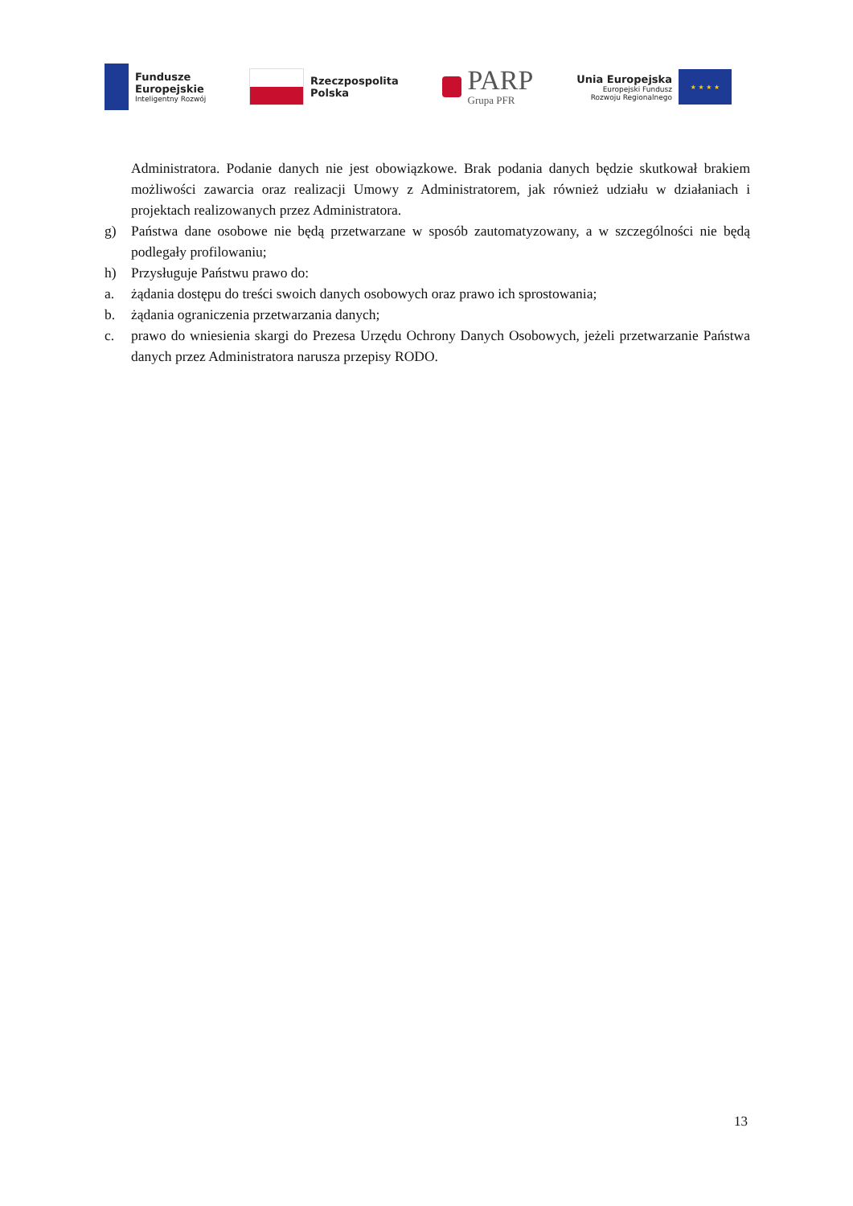Fundusze
Europejskie
Inteligentny Rozwój
Rzeczpospolita
Polska
PARP
Grupa PFR
Unia Europejska
Europejski Fundusz
Rozwoju Regionalnego
★ ★ ★ ★
Administratora. Podanie danych nie jest obowiązkowe. Brak podania danych będzie skutkował brakiem możliwości zawarcia oraz realizacji Umowy z Administratorem, jak również udziału w działaniach i projektach realizowanych przez Administratora.
g) Państwa dane osobowe nie będą przetwarzane w sposób zautomatyzowany, a w szczególności nie będą podlegały profilowaniu;
h) Przysługuje Państwu prawo do:
a. żądania dostępu do treści swoich danych osobowych oraz prawo ich sprostowania;
b. żądania ograniczenia przetwarzania danych;
c. prawo do wniesienia skargi do Prezesa Urzędu Ochrony Danych Osobowych, jeżeli przetwarzanie Państwa danych przez Administratora narusza przepisy RODO.
13